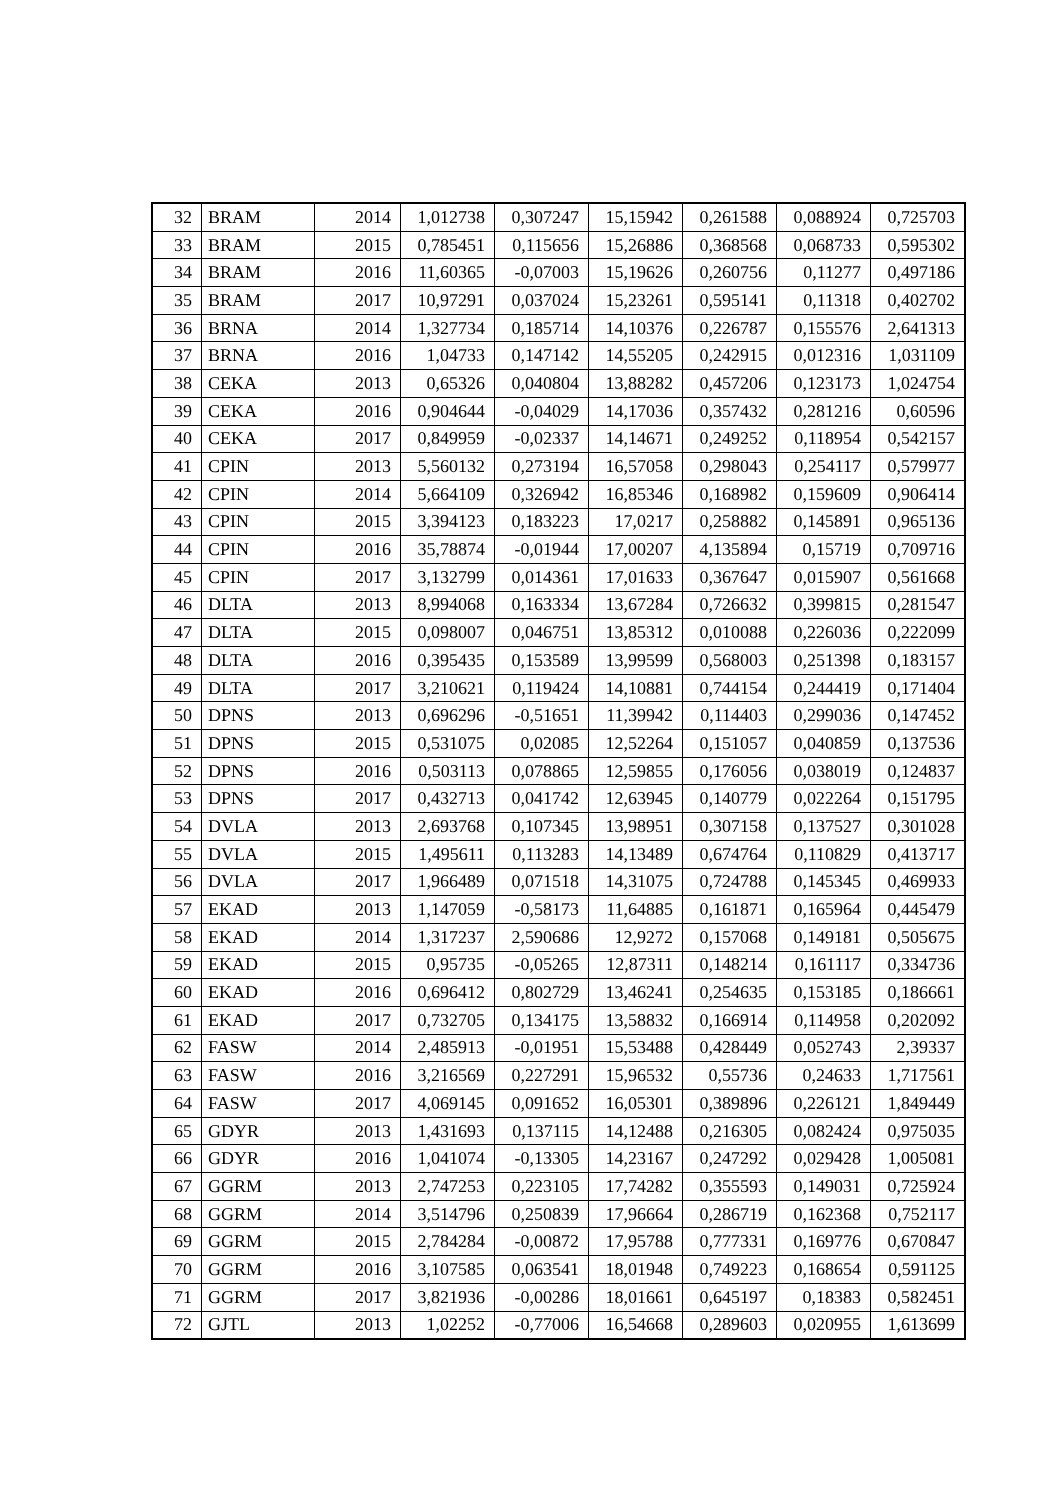| 32 | BRAM | 2014 | 1,012738 | 0,307247 | 15,15942 | 0,261588 | 0,088924 | 0,725703 |
| 33 | BRAM | 2015 | 0,785451 | 0,115656 | 15,26886 | 0,368568 | 0,068733 | 0,595302 |
| 34 | BRAM | 2016 | 11,60365 | -0,07003 | 15,19626 | 0,260756 | 0,11277 | 0,497186 |
| 35 | BRAM | 2017 | 10,97291 | 0,037024 | 15,23261 | 0,595141 | 0,11318 | 0,402702 |
| 36 | BRNA | 2014 | 1,327734 | 0,185714 | 14,10376 | 0,226787 | 0,155576 | 2,641313 |
| 37 | BRNA | 2016 | 1,04733 | 0,147142 | 14,55205 | 0,242915 | 0,012316 | 1,031109 |
| 38 | CEKA | 2013 | 0,65326 | 0,040804 | 13,88282 | 0,457206 | 0,123173 | 1,024754 |
| 39 | CEKA | 2016 | 0,904644 | -0,04029 | 14,17036 | 0,357432 | 0,281216 | 0,60596 |
| 40 | CEKA | 2017 | 0,849959 | -0,02337 | 14,14671 | 0,249252 | 0,118954 | 0,542157 |
| 41 | CPIN | 2013 | 5,560132 | 0,273194 | 16,57058 | 0,298043 | 0,254117 | 0,579977 |
| 42 | CPIN | 2014 | 5,664109 | 0,326942 | 16,85346 | 0,168982 | 0,159609 | 0,906414 |
| 43 | CPIN | 2015 | 3,394123 | 0,183223 | 17,0217 | 0,258882 | 0,145891 | 0,965136 |
| 44 | CPIN | 2016 | 35,78874 | -0,01944 | 17,00207 | 4,135894 | 0,15719 | 0,709716 |
| 45 | CPIN | 2017 | 3,132799 | 0,014361 | 17,01633 | 0,367647 | 0,015907 | 0,561668 |
| 46 | DLTA | 2013 | 8,994068 | 0,163334 | 13,67284 | 0,726632 | 0,399815 | 0,281547 |
| 47 | DLTA | 2015 | 0,098007 | 0,046751 | 13,85312 | 0,010088 | 0,226036 | 0,222099 |
| 48 | DLTA | 2016 | 0,395435 | 0,153589 | 13,99599 | 0,568003 | 0,251398 | 0,183157 |
| 49 | DLTA | 2017 | 3,210621 | 0,119424 | 14,10881 | 0,744154 | 0,244419 | 0,171404 |
| 50 | DPNS | 2013 | 0,696296 | -0,51651 | 11,39942 | 0,114403 | 0,299036 | 0,147452 |
| 51 | DPNS | 2015 | 0,531075 | 0,02085 | 12,52264 | 0,151057 | 0,040859 | 0,137536 |
| 52 | DPNS | 2016 | 0,503113 | 0,078865 | 12,59855 | 0,176056 | 0,038019 | 0,124837 |
| 53 | DPNS | 2017 | 0,432713 | 0,041742 | 12,63945 | 0,140779 | 0,022264 | 0,151795 |
| 54 | DVLA | 2013 | 2,693768 | 0,107345 | 13,98951 | 0,307158 | 0,137527 | 0,301028 |
| 55 | DVLA | 2015 | 1,495611 | 0,113283 | 14,13489 | 0,674764 | 0,110829 | 0,413717 |
| 56 | DVLA | 2017 | 1,966489 | 0,071518 | 14,31075 | 0,724788 | 0,145345 | 0,469933 |
| 57 | EKAD | 2013 | 1,147059 | -0,58173 | 11,64885 | 0,161871 | 0,165964 | 0,445479 |
| 58 | EKAD | 2014 | 1,317237 | 2,590686 | 12,9272 | 0,157068 | 0,149181 | 0,505675 |
| 59 | EKAD | 2015 | 0,95735 | -0,05265 | 12,87311 | 0,148214 | 0,161117 | 0,334736 |
| 60 | EKAD | 2016 | 0,696412 | 0,802729 | 13,46241 | 0,254635 | 0,153185 | 0,186661 |
| 61 | EKAD | 2017 | 0,732705 | 0,134175 | 13,58832 | 0,166914 | 0,114958 | 0,202092 |
| 62 | FASW | 2014 | 2,485913 | -0,01951 | 15,53488 | 0,428449 | 0,052743 | 2,39337 |
| 63 | FASW | 2016 | 3,216569 | 0,227291 | 15,96532 | 0,55736 | 0,24633 | 1,717561 |
| 64 | FASW | 2017 | 4,069145 | 0,091652 | 16,05301 | 0,389896 | 0,226121 | 1,849449 |
| 65 | GDYR | 2013 | 1,431693 | 0,137115 | 14,12488 | 0,216305 | 0,082424 | 0,975035 |
| 66 | GDYR | 2016 | 1,041074 | -0,13305 | 14,23167 | 0,247292 | 0,029428 | 1,005081 |
| 67 | GGRM | 2013 | 2,747253 | 0,223105 | 17,74282 | 0,355593 | 0,149031 | 0,725924 |
| 68 | GGRM | 2014 | 3,514796 | 0,250839 | 17,96664 | 0,286719 | 0,162368 | 0,752117 |
| 69 | GGRM | 2015 | 2,784284 | -0,00872 | 17,95788 | 0,777331 | 0,169776 | 0,670847 |
| 70 | GGRM | 2016 | 3,107585 | 0,063541 | 18,01948 | 0,749223 | 0,168654 | 0,591125 |
| 71 | GGRM | 2017 | 3,821936 | -0,00286 | 18,01661 | 0,645197 | 0,18383 | 0,582451 |
| 72 | GJTL | 2013 | 1,02252 | -0,77006 | 16,54668 | 0,289603 | 0,020955 | 1,613699 |